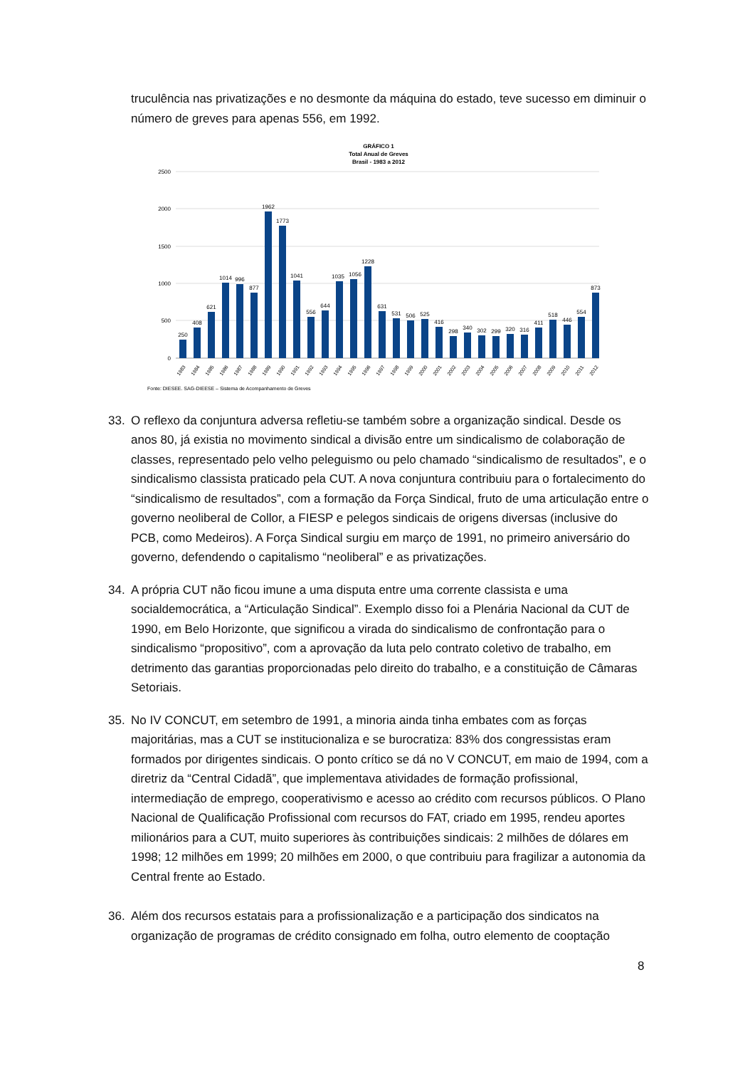truculência nas privatizações e no desmonte da máquina do estado, teve sucesso em diminuir o número de greves para apenas 556, em 1992.
GRÁFICO 1
Total Anual de Greves
Brasil - 1983 a 2012
2500
2000
1500
1000
500
0
250
408
621
1014
996
877
1962
1773
1041
556
644
1035
1056
1228
631
531
506
525
416
298
340
302
299
320
316
411
518
446
554
873
1983
1984
1985
1986
1987
1988
1989
1990
1991
1992
1993
1994
1995
1996
1997
1998
1999
2000
2001
2002
2003
2004
2005
2006
2007
2008
2009
2010
2011
2012
Fonte: DIESEE. SAG-DIEESE – Sistema de Acompanhamento de Greves
33. O reflexo da conjuntura adversa refletiu-se também sobre a organização sindical. Desde os anos 80, já existia no movimento sindical a divisão entre um sindicalismo de colaboração de classes, representado pelo velho peleguismo ou pelo chamado “sindicalismo de resultados”, e o sindicalismo classista praticado pela CUT. A nova conjuntura contribuiu para o fortalecimento do “sindicalismo de resultados”, com a formação da Força Sindical, fruto de uma articulação entre o governo neoliberal de Collor, a FIESP e pelegos sindicais de origens diversas (inclusive do PCB, como Medeiros). A Força Sindical surgiu em março de 1991, no primeiro aniversário do governo, defendendo o capitalismo “neoliberal” e as privatizações.
34. A própria CUT não ficou imune a uma disputa entre uma corrente classista e uma socialdemocrática, a “Articulação Sindical”. Exemplo disso foi a Plenária Nacional da CUT de 1990, em Belo Horizonte, que significou a virada do sindicalismo de confrontação para o sindicalismo “propositivo”, com a aprovação da luta pelo contrato coletivo de trabalho, em detrimento das garantias proporcionadas pelo direito do trabalho, e a constituição de Câmaras Setoriais.
35. No IV CONCUT, em setembro de 1991, a minoria ainda tinha embates com as forças majoritárias, mas a CUT se institucionaliza e se burocratiza: 83% dos congressistas eram formados por dirigentes sindicais. O ponto crítico se dá no V CONCUT, em maio de 1994, com a diretriz da “Central Cidadã”, que implementava atividades de formação profissional, intermediação de emprego, cooperativismo e acesso ao crédito com recursos públicos. O Plano Nacional de Qualificação Profissional com recursos do FAT, criado em 1995, rendeu aportes milionários para a CUT, muito superiores às contribuições sindicais: 2 milhões de dólares em 1998; 12 milhões em 1999; 20 milhões em 2000, o que contribuiu para fragilizar a autonomia da Central frente ao Estado.
36. Além dos recursos estatais para a profissionalização e a participação dos sindicatos na organização de programas de crédito consignado em folha, outro elemento de cooptação
8